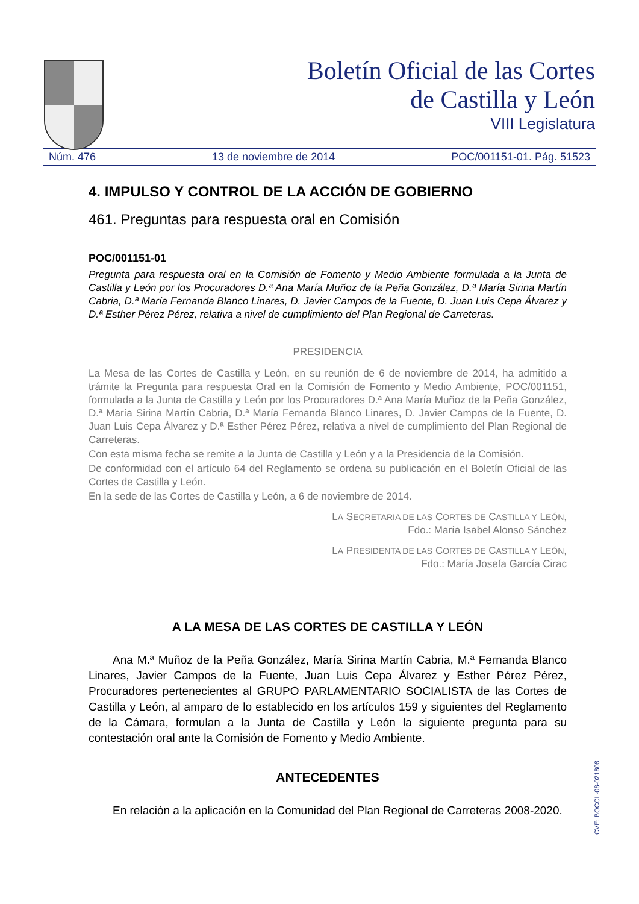Boletín Oficial de las Cortes
de Castilla y León
VIII Legislatura
Núm. 476 13 de noviembre de 2014 POC/001151-01. Pág. 51523
4. IMPULSO Y CONTROL DE LA ACCIÓN DE GOBIERNO
461. Preguntas para respuesta oral en Comisión
POC/001151-01
Pregunta para respuesta oral en la Comisión de Fomento y Medio Ambiente formulada a la Junta de Castilla y León por los Procuradores D.ª Ana María Muñoz de la Peña González, D.ª María Sirina Martín Cabria, D.ª María Fernanda Blanco Linares, D. Javier Campos de la Fuente, D. Juan Luis Cepa Álvarez y D.ª Esther Pérez Pérez, relativa a nivel de cumplimiento del Plan Regional de Carreteras.
PRESIDENCIA
La Mesa de las Cortes de Castilla y León, en su reunión de 6 de noviembre de 2014, ha admitido a trámite la Pregunta para respuesta Oral en la Comisión de Fomento y Medio Ambiente, POC/001151, formulada a la Junta de Castilla y León por los Procuradores D.ª Ana María Muñoz de la Peña González, D.ª María Sirina Martín Cabria, D.ª María Fernanda Blanco Linares, D. Javier Campos de la Fuente, D. Juan Luis Cepa Álvarez y D.ª Esther Pérez Pérez, relativa a nivel de cumplimiento del Plan Regional de Carreteras.
Con esta misma fecha se remite a la Junta de Castilla y León y a la Presidencia de la Comisión.
De conformidad con el artículo 64 del Reglamento se ordena su publicación en el Boletín Oficial de las Cortes de Castilla y León.
En la sede de las Cortes de Castilla y León, a 6 de noviembre de 2014.
LA SECRETARIA DE LAS CORTES DE CASTILLA Y LEÓN,
Fdo.: María Isabel Alonso Sánchez
LA PRESIDENTA DE LAS CORTES DE CASTILLA Y LEÓN,
Fdo.: María Josefa García Cirac
A LA MESA DE LAS CORTES DE CASTILLA Y LEÓN
Ana M.ª Muñoz de la Peña González, María Sirina Martín Cabria, M.ª Fernanda Blanco Linares, Javier Campos de la Fuente, Juan Luis Cepa Álvarez y Esther Pérez Pérez, Procuradores pertenecientes al GRUPO PARLAMENTARIO SOCIALISTA de las Cortes de Castilla y León, al amparo de lo establecido en los artículos 159 y siguientes del Reglamento de la Cámara, formulan a la Junta de Castilla y León la siguiente pregunta para su contestación oral ante la Comisión de Fomento y Medio Ambiente.
ANTECEDENTES
En relación a la aplicación en la Comunidad del Plan Regional de Carreteras 2008-2020.
CVE: BOCCL-08-021806